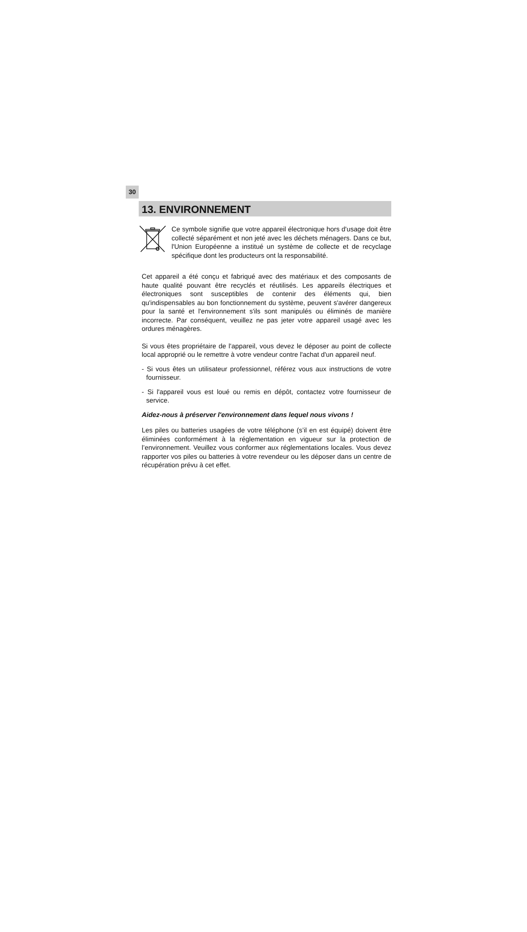30
13. ENVIRONNEMENT
Ce symbole signifie que votre appareil électronique hors d'usage doit être collecté séparément et non jeté avec les déchets ménagers. Dans ce but, l'Union Européenne a institué un système de collecte et de recyclage spécifique dont les producteurs ont la responsabilité.
Cet appareil a été conçu et fabriqué avec des matériaux et des composants de haute qualité pouvant être recyclés et réutilisés. Les appareils électriques et électroniques sont susceptibles de contenir des éléments qui, bien qu'indispensables au bon fonctionnement du système, peuvent s'avérer dangereux pour la santé et l'environnement s'ils sont manipulés ou éliminés de manière incorrecte. Par conséquent, veuillez ne pas jeter votre appareil usagé avec les ordures ménagères.
Si vous êtes propriétaire de l'appareil, vous devez le déposer au point de collecte local approprié ou le remettre à votre vendeur contre l'achat d'un appareil neuf.
- Si vous êtes un utilisateur professionnel, référez vous aux instructions de votre fournisseur.
- Si l'appareil vous est loué ou remis en dépôt, contactez votre fournisseur de service.
Aidez-nous à préserver l'environnement dans lequel nous vivons !
Les piles ou batteries usagées de votre téléphone (s’il en est équipé) doivent être éliminées conformément à la réglementation en vigueur sur la protection de l’environnement. Veuillez vous conformer aux réglementations locales. Vous devez rapporter vos piles ou batteries à votre revendeur ou les déposer dans un centre de récupération prévu à cet effet.